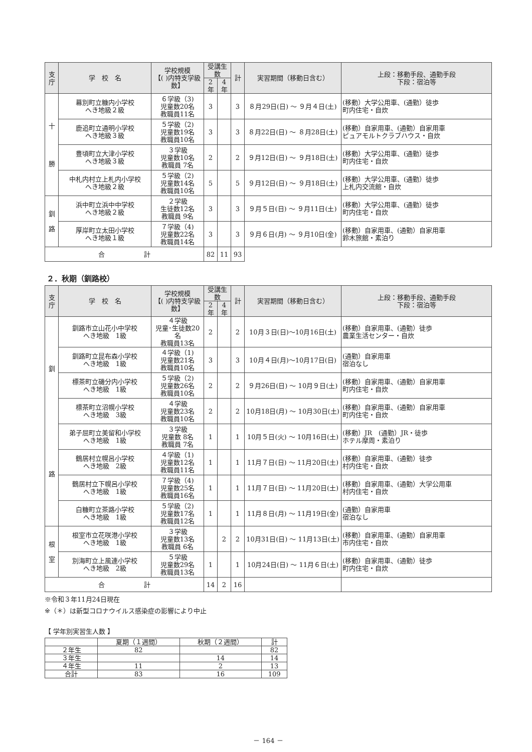| 支 庁 | 学 校 名 | 学校規模 【( )内特支学級数】 | 受講生数 | | 計 | 実習期間（移動日含む） | 上段：移動手段、通勤手段 下段：宿泊等 |
| --- | --- | --- | --- | --- | --- | --- | --- |
| | | | 2 年 | 4 年 | | | |
| 十 勝 | 幕別町立糠内小学校 へき地級２級 | ６学級（3) 児童数20名 教職員11名 | 3 | | 3 | ８月29日(日) ～ ９月４日(土) | (移動）大学公用車、(通勤）徒歩 町内住宅・自炊 |
| | 鹿追町立通明小学校 へき地級３級 | ５学級（2) 児童数19名 教職員10名 | 3 | | 3 | ８月22日(日) ～ ８月28日(土) | (移動）自家用車、(通勤）自家用車 ピュアモルトクラブハウス・自炊 |
| | 豊頃町立大津小学校 へき地級３級 | ３学級 児童数10名 教職員 7名 | 2 | | 2 | ９月12日(日) ～ ９月18日(土) | (移動）大学公用車、(通勤）徒歩 町内住宅・自炊 |
| | 中札内村立上札内小学校 へき地級２級 | ５学級（2) 児童数14名 教職員10名 | 5 | | 5 | ９月12日(日) ～ ９月18日(土) | (移動）大学公用車、(通勤）徒歩 上札内交流館・自炊 |
| 釧 路 | 浜中町立浜中中学校 へき地級２級 | ２学級 生徒数12名 教職員 9名 | 3 | | 3 | ９月５日(日) ～ ９月11日(土) | (移動）大学公用車、(通勤）徒歩 町内住宅・自炊 |
| | 厚岸町立太田小学校 へき地級１級 | ７学級（4) 児童数22名 教職員14名 | 3 | | 3 | ９月６日(月) ～ ９月10日(金) | (移動）自家用車、(通勤）自家用車 鈴木旅館・素泊り |
| 合 計 | | | 82 | 11 | 93 | | |
２．秋期（釧路校）
| 支 庁 | 学 校 名 | 学校規模 【( )内特支学級数】 | 受講生数 | | 計 | 実習期間（移動日含む） | 上段：移動手段、通勤手段 下段：宿泊等 |
| --- | --- | --- | --- | --- | --- | --- | --- |
| | | | 2 年 | 4 年 | | | |
| 釧 路 | 釧路市立山花小中学校 へき地級 1級 | ４学級 児童･生徒数20名 教職員13名 | 2 | | 2 | 10月３日(日)～10月16日(土) | (移動）自家用車、(通勤）徒歩 農業生活センター・自炊 |
| | 釧路町立昆布森小学校 へき地級 1級 | ４学級（1) 児童数21名 教職員10名 | 3 | | 3 | 10月４日(月)～10月17日(日) | (通勤）自家用車 宿泊なし |
| | 標茶町立磯分内小学校 へき地級 1級 | ５学級（2) 児童数26名 教職員10名 | 2 | | 2 | ９月26日(日) ～ 10月９日(土) | (移動）自家用車、(通勤）自家用車 町内住宅・自炊 |
| | 標茶町立沼幌小学校 へき地級 3級 | ４学級 児童数23名 教職員10名 | 2 | | 2 | 10月18日(月) ～ 10月30日(土) | (移動）自家用車、(通勤）自家用車 町内住宅・自炊 |
| | 弟子屈町立美留和小学校 へき地級 1級 | ３学級 児童数 8名 教職員 7名 | 1 | | 1 | 10月５日(火) ～ 10月16日(土) | (移動）JR (通勤）JR・徒歩 ホテル摩周・素泊り |
| | 鶴居村立幌呂小学校 へき地級 2級 | ４学級（1) 児童数12名 教職員11名 | 1 | | 1 | 11月７日(日) ～ 11月20日(土) | (移動）自家用車、(通勤）徒歩 村内住宅・自炊 |
| | 鶴居村立下幌呂小学校 へき地級 1級 | ７学級（4) 児童数25名 教職員16名 | 1 | | 1 | 11月７日(日) ～ 11月20日(土) | (移動）自家用車、(通勤）大学公用車 村内住宅・自炊 |
| | 白糠町立茶路小学校 へき地級 1級 | ５学級（2) 児童数17名 教職員12名 | 1 | | 1 | 11月８日(月) ～ 11月19日(金) | (通勤）自家用車 宿泊なし |
| 根 室 | 根室市立花咲港小学校 へき地級 1級 | ３学級 児童数13名 教職員 6名 | | 2 | 2 | 10月31日(日) ～ 11月13日(土) | (移動）自家用車、(通勤）自家用車 市内住宅・自炊 |
| | 別海町立上風連小学校 へき地級 2級 | ５学級 児童数29名 教職員13名 | 1 | | 1 | 10月24日(日) ～ 11月６日(土) | (移動）自家用車、(通勤）徒歩 町内住宅・自炊 |
| 合 計 | | | 14 | 2 | 16 | | |
※令和３年11月24日現在
※（＊）は新型コロナウイルス感染症の影響により中止
【 学年別実習生人数 】
| | 夏期（１週間） | 秋期（２週間） | 計 |
| ２年生 | 82 | | 82 |
| ３年生 | | 14 | 14 |
| ４年生 | 11 | 2 | 13 |
| 合計 | 83 | 16 | 109 |
－ 164 －